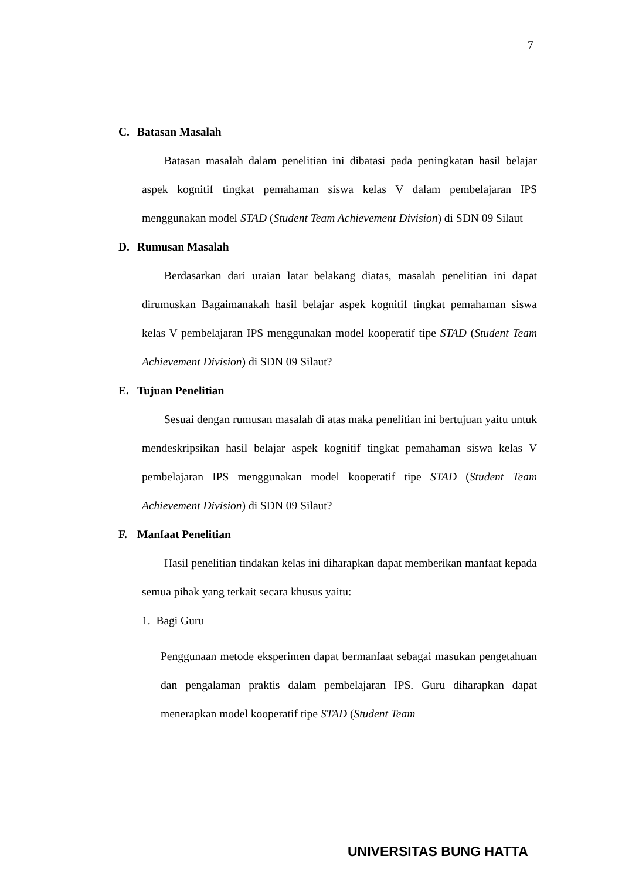7
C. Batasan Masalah
Batasan masalah dalam penelitian ini dibatasi pada peningkatan hasil belajar aspek kognitif tingkat pemahaman siswa kelas V dalam pembelajaran IPS menggunakan model STAD (Student Team Achievement Division) di SDN 09 Silaut
D. Rumusan Masalah
Berdasarkan dari uraian latar belakang diatas, masalah penelitian ini dapat dirumuskan Bagaimanakah hasil belajar aspek kognitif tingkat pemahaman siswa kelas V pembelajaran IPS menggunakan model kooperatif tipe STAD (Student Team Achievement Division) di SDN 09 Silaut?
E. Tujuan Penelitian
Sesuai dengan rumusan masalah di atas maka penelitian ini bertujuan yaitu untuk mendeskripsikan hasil belajar aspek kognitif tingkat pemahaman siswa kelas V pembelajaran IPS menggunakan model kooperatif tipe STAD (Student Team Achievement Division) di SDN 09 Silaut?
F. Manfaat Penelitian
Hasil penelitian tindakan kelas ini diharapkan dapat memberikan manfaat kepada semua pihak yang terkait secara khusus yaitu:
1. Bagi Guru
Penggunaan metode eksperimen dapat bermanfaat sebagai masukan pengetahuan dan pengalaman praktis dalam pembelajaran IPS. Guru diharapkan dapat menerapkan model kooperatif tipe STAD (Student Team
UNIVERSITAS BUNG HATTA